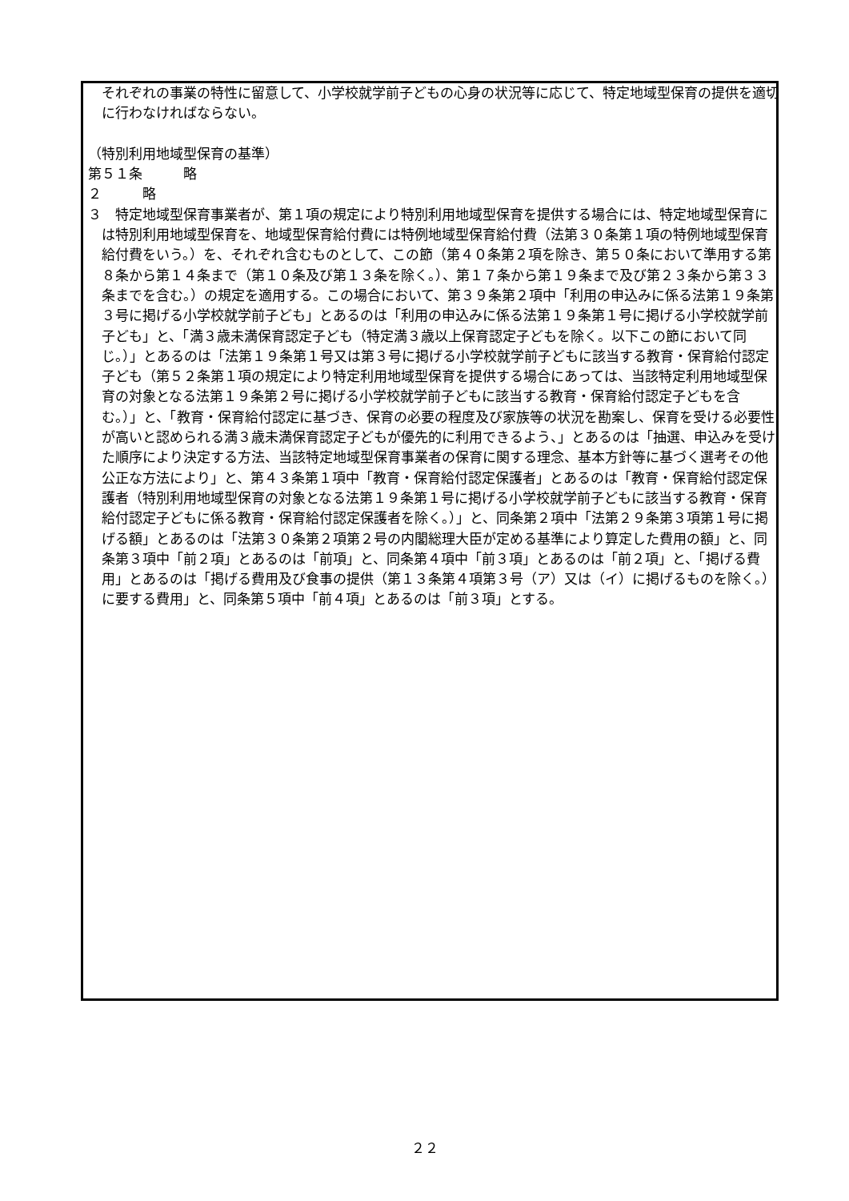それぞれの事業の特性に留意して、小学校就学前子どもの心身の状況等に応じて、特定地域型保育の提供を適切に行わなければならない。
（特別利用地域型保育の基準）
第５１条　　　略
２　　　略
３　特定地域型保育事業者が、第１項の規定により特別利用地域型保育を提供する場合には、特定地域型保育には特別利用地域型保育を、地域型保育給付費には特例地域型保育給付費（法第３０条第１項の特例地域型保育給付費をいう。）を、それぞれ含むものとして、この節（第４０条第２項を除き、第５０条において準用する第８条から第１４条まで（第１０条及び第１３条を除く。）、第１７条から第１９条まで及び第２３条から第３３条までを含む。）の規定を適用する。この場合において、第３９条第２項中「利用の申込みに係る法第１９条第３号に掲げる小学校就学前子ども」とあるのは「利用の申込みに係る法第１９条第１号に掲げる小学校就学前子ども」と、「満３歳未満保育認定子ども（特定満３歳以上保育認定子どもを除く。以下この節において同じ。）」とあるのは「法第１９条第１号又は第３号に掲げる小学校就学前子どもに該当する教育・保育給付認定子ども（第５２条第１項の規定により特定利用地域型保育を提供する場合にあっては、当該特定利用地域型保育の対象となる法第１９条第２号に掲げる小学校就学前子どもに該当する教育・保育給付認定子どもを含む。）」と、「教育・保育給付認定に基づき、保育の必要の程度及び家族等の状況を勘案し、保育を受ける必要性が高いと認められる満３歳未満保育認定子どもが優先的に利用できるよう、」とあるのは「抽選、申込みを受けた順序により決定する方法、当該特定地域型保育事業者の保育に関する理念、基本方針等に基づく選考その他公正な方法により」と、第４３条第１項中「教育・保育給付認定保護者」とあるのは「教育・保育給付認定保護者（特別利用地域型保育の対象となる法第１９条第１号に掲げる小学校就学前子どもに該当する教育・保育給付認定子どもに係る教育・保育給付認定保護者を除く。）」と、同条第２項中「法第２９条第３項第１号に掲げる額」とあるのは「法第３０条第２項第２号の内閣総理大臣が定める基準により算定した費用の額」と、同条第３項中「前２項」とあるのは「前項」と、同条第４項中「前３項」とあるのは「前２項」と、「掲げる費用」とあるのは「掲げる費用及び食事の提供（第１３条第４項第３号（ア）又は（イ）に掲げるものを除く。）に要する費用」と、同条第５項中「前４項」とあるのは「前３項」とする。
２２